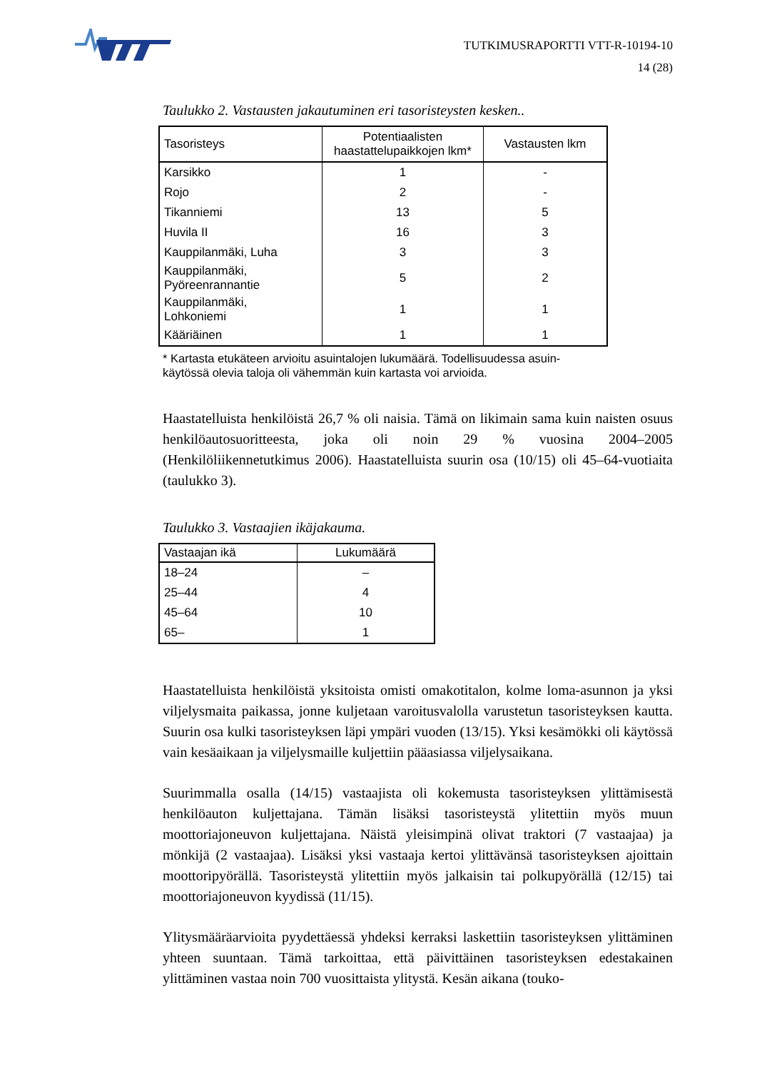TUTKIMUSRAPORTTI VTT-R-10194-10
14 (28)
Taulukko 2. Vastausten jakautuminen eri tasoristeysten kesken..
| Tasoristeys | Potentiaalisten haastattelupaikkojen lkm* | Vastausten lkm |
| --- | --- | --- |
| Karsikko | 1 | - |
| Rojo | 2 | - |
| Tikanniemi | 13 | 5 |
| Huvila II | 16 | 3 |
| Kauppilanmäki, Luha | 3 | 3 |
| Kauppilanmäki, Pyöreenrannantie | 5 | 2 |
| Kauppilanmäki, Lohkoniemi | 1 | 1 |
| Kääriäinen | 1 | 1 |
* Kartasta etukäteen arvioitu asuintalojen lukumäärä. Todellisuudessa asuin-
käytössä olevia taloja oli vähemmän kuin kartasta voi arvioida.
Haastatelluista henkilöistä 26,7 % oli naisia. Tämä on likimain sama kuin naisten osuus henkilöautosuoritteesta, joka oli noin 29 % vuosina 2004–2005 (Henkilöliikennetutkimus 2006). Haastatelluista suurin osa (10/15) oli 45–64-vuotiaita (taulukko 3).
Taulukko 3. Vastaajien ikäjakauma.
| Vastaajan ikä | Lukumäärä |
| --- | --- |
| 18–24 | – |
| 25–44 | 4 |
| 45–64 | 10 |
| 65– | 1 |
Haastatelluista henkilöistä yksitoista omisti omakotitalon, kolme loma-asunnon ja yksi viljelysmaita paikassa, jonne kuljetaan varoitusvalolla varustetun tasoristeyksen kautta. Suurin osa kulki tasoristeyksen läpi ympäri vuoden (13/15). Yksi kesämökki oli käytössä vain kesäaikaan ja viljelysmaille kuljettiin pääasiassa viljelysaikana.
Suurimmalla osalla (14/15) vastaajista oli kokemusta tasoristeyksen ylittämisestä henkilöauton kuljettajana. Tämän lisäksi tasoristeystä ylitettiin myös muun moottoriajoneuvon kuljettajana. Näistä yleisimpinä olivat traktori (7 vastaajaa) ja mönkijä (2 vastaajaa). Lisäksi yksi vastaaja kertoi ylittävänsä tasoristeyksen ajoittain moottoripyörällä. Tasoristeystä ylitettiin myös jalkaisin tai polkupyörällä (12/15) tai moottoriajoneuvon kyydissä (11/15).
Ylitysmääräarvioita pyydettäessä yhdeksi kerraksi laskettiin tasoristeyksen ylittäminen yhteen suuntaan. Tämä tarkoittaa, että päivittäinen tasoristeyksen edestakainen ylittäminen vastaa noin 700 vuosittaista ylitystä. Kesän aikana (touko-